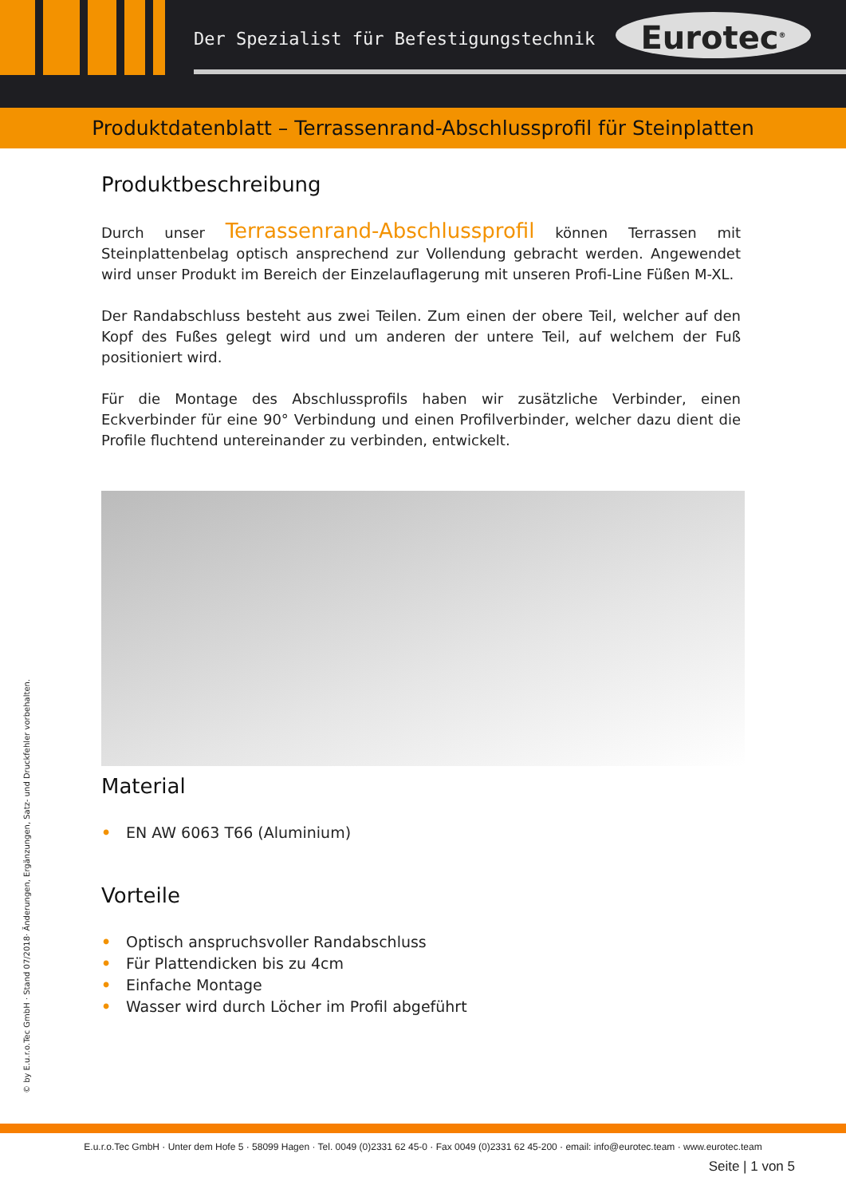Der Spezialist für Befestigungstechnik
Eurotec<sup>®</sup>
Produktdatenblatt – Terrassenrand-Abschlussprofil für Steinplatten
Produktbeschreibung
Durch unser Terrassenrand-Abschlussprofil können Terrassen mit Steinplattenbelag optisch ansprechend zur Vollendung gebracht werden. Angewendet wird unser Produkt im Bereich der Einzelauflagerung mit unseren Profi-Line Füßen M-XL.
Der Randabschluss besteht aus zwei Teilen. Zum einen der obere Teil, welcher auf den Kopf des Fußes gelegt wird und um anderen der untere Teil, auf welchem der Fuß positioniert wird.
Für die Montage des Abschlussprofils haben wir zusätzliche Verbinder, einen Eckverbinder für eine 90° Verbindung und einen Profilverbinder, welcher dazu dient die Profile fluchtend untereinander zu verbinden, entwickelt.
Material
• EN AW 6063 T66 (Aluminium)
Vorteile
• Optisch anspruchsvoller Randabschluss
• Für Plattendicken bis zu 4cm
• Einfache Montage
• Wasser wird durch Löcher im Profil abgeführt
© by E.u.r.o.Tec GmbH · Stand 07/2018· Änderungen, Ergänzungen, Satz- und Druckfehler vorbehalten.
E.u.r.o.Tec GmbH · Unter dem Hofe 5 · 58099 Hagen · Tel. 0049 (0)2331 62 45-0 · Fax 0049 (0)2331 62 45-200 · email: info@eurotec.team · www.eurotec.team
Seite | 1 von 5